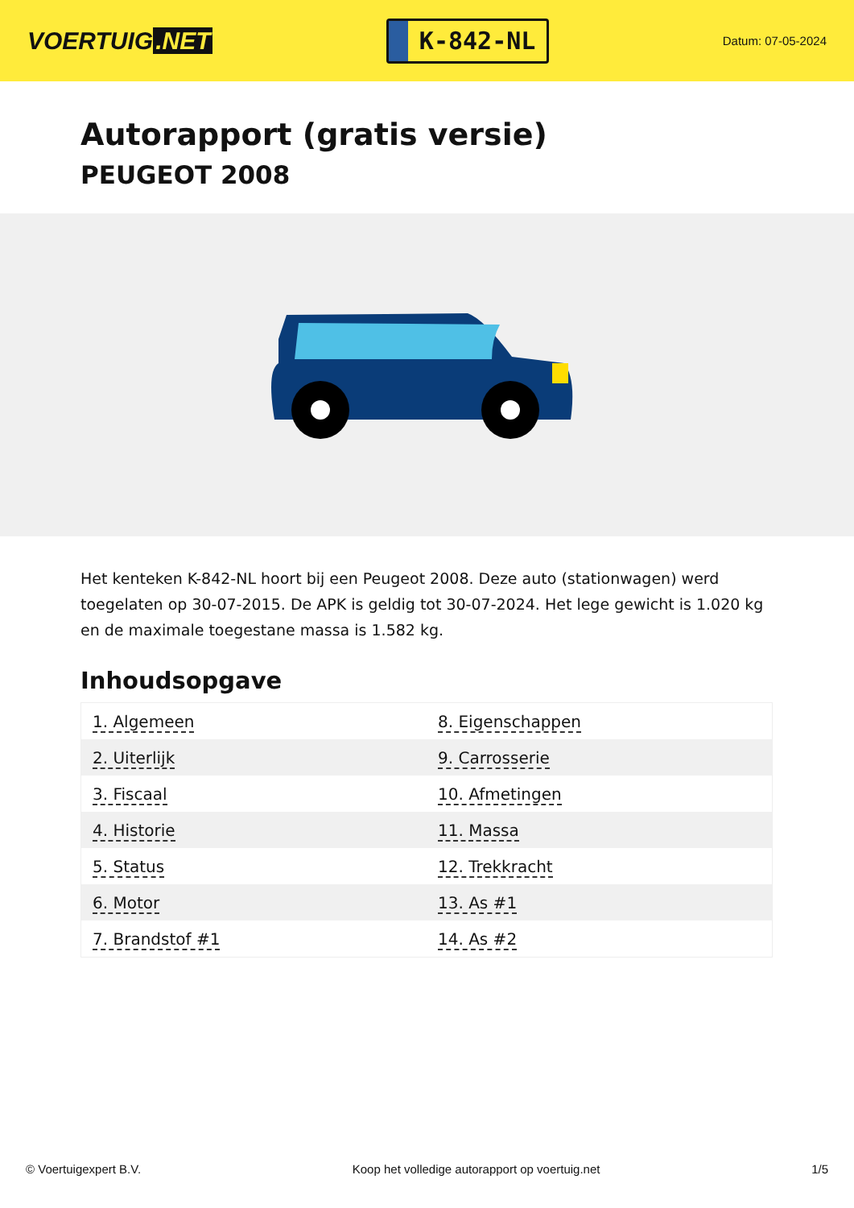VOERTUIG.NET
K-842-NL
Datum: 07-05-2024
Autorapport (gratis versie)
PEUGEOT 2008
Het kenteken K-842-NL hoort bij een Peugeot 2008. Deze auto (stationwagen) werd toegelaten op 30-07-2015. De APK is geldig tot 30-07-2024. Het lege gewicht is 1.020 kg en de maximale toegestane massa is 1.582 kg.
Inhoudsopgave
| 1. Algemeen | 8. Eigenschappen |
| 2. Uiterlijk | 9. Carrosserie |
| 3. Fiscaal | 10. Afmetingen |
| 4. Historie | 11. Massa |
| 5. Status | 12. Trekkracht |
| 6. Motor | 13. As #1 |
| 7. Brandstof #1 | 14. As #2 |
© Voertuigexpert B.V. Koop het volledige autorapport op voertuig.net 1/5